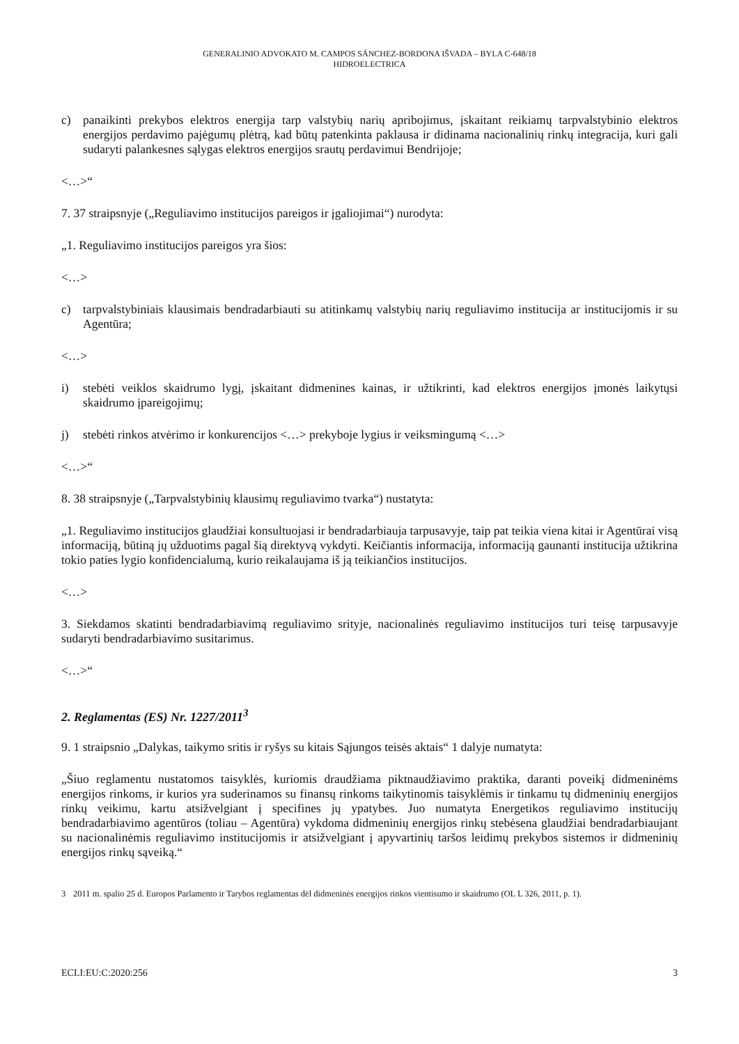GENERALINIO ADVOKATO M. CAMPOS SÁNCHEZ-BORDONA IŠVADA – BYLA C-648/18
HIDROELECTRICA
c) panaikinti prekybos elektros energija tarp valstybių narių apribojimus, įskaitant reikiamų tarpvalstybinio elektros energijos perdavimo pajėgumų plėtrą, kad būtų patenkinta paklausa ir didinama nacionalinių rinkų integracija, kuri gali sudaryti palankesnes sąlygas elektros energijos srautų perdavimui Bendrijoje;
<…>“
7. 37 straipsnyje („Reguliavimo institucijos pareigos ir įgaliojimai“) nurodyta:
„1. Reguliavimo institucijos pareigos yra šios:
<…>
c) tarpvalstybiniais klausimais bendradarbiauti su atitinkamų valstybių narių reguliavimo institucija ar institucijomis ir su Agentūra;
<…>
i) stebėti veiklos skaidrumo lygį, įskaitant didmenines kainas, ir užtikrinti, kad elektros energijos įmonės laikytųsi skaidrumo įpareigojimų;
j) stebėti rinkos atvėrimo ir konkurencijos <…> prekyboje lygius ir veiksmingumą <…>
<…>“
8. 38 straipsnyje („Tarpvalstybinių klausimų reguliavimo tvarka“) nustatyta:
„1. Reguliavimo institucijos glaudžiai konsultuojasi ir bendradarbiauja tarpusavyje, taip pat teikia viena kitai ir Agentūrai visą informaciją, būtiną jų užduotims pagal šią direktyvą vykdyti. Keičiantis informacija, informaciją gaunanti institucija užtikrina tokio paties lygio konfidencialumą, kurio reikalaujama iš ją teikiančios institucijos.
<…>
3. Siekdamos skatinti bendradarbiavimą reguliavimo srityje, nacionalinės reguliavimo institucijos turi teisę tarpusavyje sudaryti bendradarbiavimo susitarimus.
<…>“
2. Reglamentas (ES) Nr. 1227/2011<sup>3</sup>
9. 1 straipsnio „Dalykas, taikymo sritis ir ryšys su kitais Sąjungos teisės aktais“ 1 dalyje numatyta:
„Šiuo reglamentu nustatomos taisyklės, kuriomis draudžiama piktnaudžiavimo praktika, daranti poveikį didmeninėms energijos rinkoms, ir kurios yra suderinamos su finansų rinkoms taikytinomis taisyklėmis ir tinkamu tų didmeninių energijos rinkų veikimu, kartu atsižvelgiant į specifines jų ypatybes. Juo numatyta Energetikos reguliavimo institucijų bendradarbiavimo agentūros (toliau – Agentūra) vykdoma didmeninių energijos rinkų stebėsena glaudžiai bendradarbiaujant su nacionalinėmis reguliavimo institucijomis ir atsižvelgiant į apyvartinių taršos leidimų prekybos sistemos ir didmeninių energijos rinkų sąveiką.“
3 2011 m. spalio 25 d. Europos Parlamento ir Tarybos reglamentas dėl didmeninės energijos rinkos vientisumo ir skaidrumo (OL L 326, 2011, p. 1).
ECLI:EU:C:2020:256 3